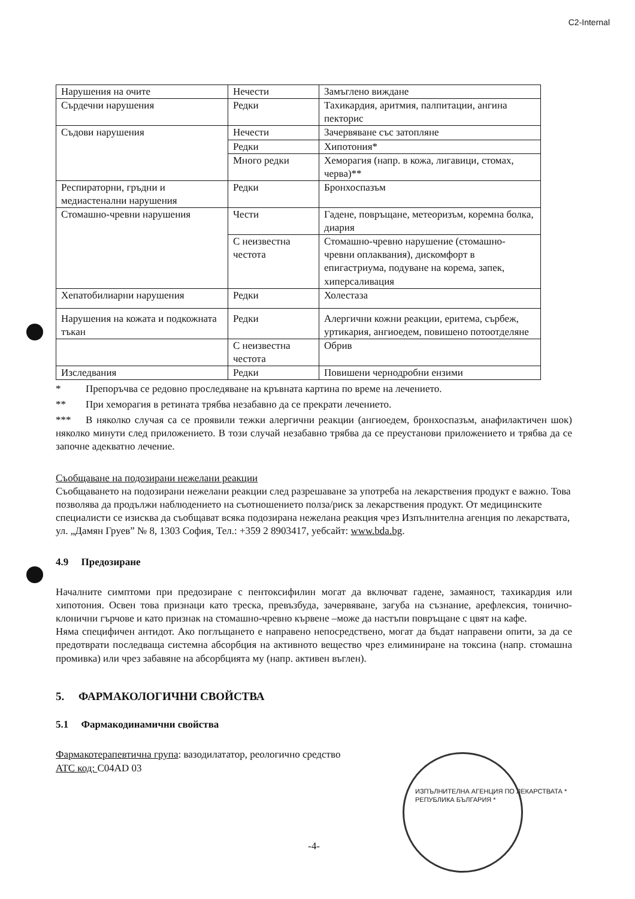C2-Internal
| Нарушения на очите | Нечести | Замъглено виждане |
| Сърдечни нарушения | Редки | Тахикардия, аритмия, палпитации, ангина пекторис |
| Съдови нарушения | Нечести | Зачервяване със затопляне |
| | Редки | Хипотония* |
| | Много редки | Хеморагия (напр. в кожа, лигавици, стомах, черва)** |
| Респираторни, гръдни и медиастенални нарушения | Редки | Бронхоспазъм |
| Стомашно-чревни нарушения | Чести | Гадене, повръщане, метеоризъм, коремна болка, диария |
| | С неизвестна честота | Стомашно-чревно нарушение (стомашно-чревни оплаквания), дискомфорт в епигастриума, подуване на корема, запек, хиперсаливация |
| Хепатобилиарни нарушения | Редки | Холестаза |
| Нарушения на кожата и подкожната тъкан | Редки | Алергични кожни реакции, еритема, сърбеж, уртикария, ангиоедем, повишено потоотделяне |
| | С неизвестна честота | Обрив |
| Изследвания | Редки | Повишени чернодробни ензими |
* Препоръчва се редовно проследяване на кръвната картина по време на лечението.
** При хеморагия в ретината трябва незабавно да се прекрати лечението.
*** В няколко случая са се проявили тежки алергични реакции (ангиоедем, бронхоспазъм, анафилактичен шок) няколко минути след приложението. В този случай незабавно трябва да се преустанови приложението и трябва да се започне адекватно лечение.
Съобщаване на подозирани нежелани реакции
Съобщаването на подозирани нежелани реакции след разрешаване за употреба на лекарствения продукт е важно. Това позволява да продължи наблюдението на съотношението полза/риск за лекарствения продукт. От медицинските специалисти се изисква да съобщават всяка подозирана нежелана реакция чрез Изпълнителна агенция по лекарствата, ул. „Дамян Груев” № 8, 1303 София, Тел.: +359 2 8903417, уебсайт: www.bda.bg.
4.9 Предозиране
Началните симптоми при предозиране с пентоксифилин могат да включват гадене, замаяност, тахикардия или хипотония. Освен това признаци като треска, превъзбуда, зачервяване, загуба на съзнание, арефлексия, тонично-клонични гърчове и като признак на стомашно-чревно кървене –може да настъпи повръщане с цвят на кафе.
Няма специфичен антидот. Ако поглъщането е направено непосредствено, могат да бъдат направени опити, за да се предотврати последваща системна абсорбция на активното вещество чрез елиминиране на токсина (напр. стомашна промивка) или чрез забавяне на абсорбцията му (напр. активен въглен).
5. ФАРМАКОЛОГИЧНИ СВОЙСТВА
5.1 Фармакодинамични свойства
Фармакотерапевтична група: вазодилататор, реологично средство
ATC код: C04AD 03
ИЗПЪЛНИТЕЛНА АГЕНЦИЯ ПО ЛЕКАРСТВАТА * РЕПУБЛИКА БЪЛГАРИЯ *
-4-